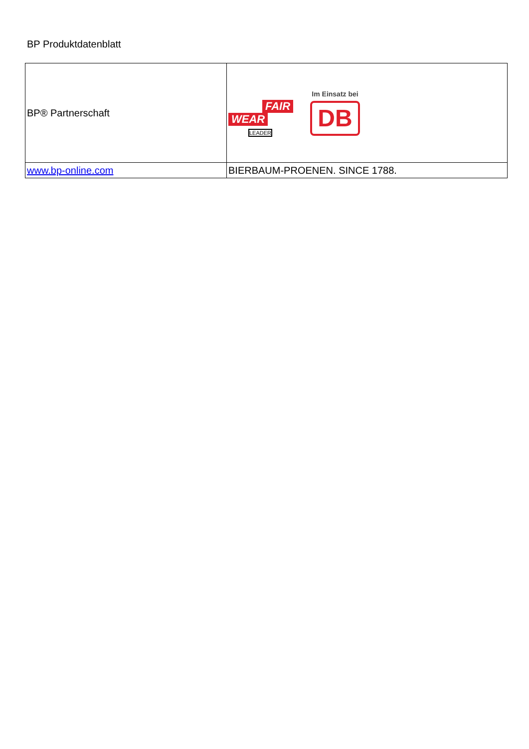BP Produktdatenblatt
| BP® Partnerschaft | FAIR WEAR LEADER Im Einsatz bei DB |
| www.bp-online.com | BIERBAUM-PROENEN. SINCE 1788. |